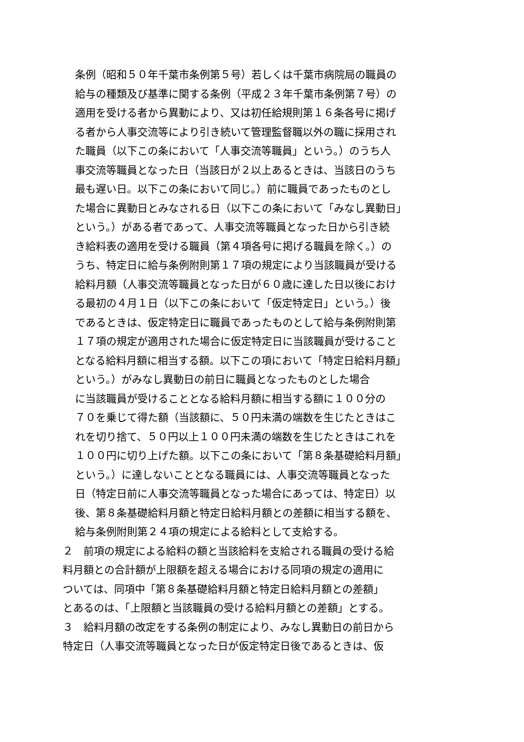条例（昭和５０年千葉市条例第５号）若しくは千葉市病院局の職員の
給与の種類及び基準に関する条例（平成２３年千葉市条例第７号）の
適用を受ける者から異動により、又は初任給規則第１６条各号に掲げ
る者から人事交流等により引き続いて管理監督職以外の職に採用され
た職員（以下この条において「人事交流等職員」という。）のうち人
事交流等職員となった日（当該日が２以上あるときは、当該日のうち
最も遅い日。以下この条において同じ。）前に職員であったものとし
た場合に異動日とみなされる日（以下この条において「みなし異動日」
という。）がある者であって、人事交流等職員となった日から引き続
き給料表の適用を受ける職員（第４項各号に掲げる職員を除く。）の
うち、特定日に給与条例附則第１７項の規定により当該職員が受ける
給料月額（人事交流等職員となった日が６０歳に達した日以後におけ
る最初の４月１日（以下この条において「仮定特定日」という。）後
であるときは、仮定特定日に職員であったものとして給与条例附則第
１７項の規定が適用された場合に仮定特定日に当該職員が受けること
となる給料月額に相当する額。以下この項において「特定日給料月額」
という。）がみなし異動日の前日に職員となったものとした場合
に当該職員が受けることとなる給料月額に相当する額に１００分の
７０を乗じて得た額（当該額に、５０円未満の端数を生じたときはこ
れを切り捨て、５０円以上１００円未満の端数を生じたときはこれを
１００円に切り上げた額。以下この条において「第８条基礎給料月額」
という。）に達しないこととなる職員には、人事交流等職員となった
日（特定日前に人事交流等職員となった場合にあっては、特定日）以
後、第８条基礎給料月額と特定日給料月額との差額に相当する額を、
給与条例附則第２４項の規定による給料として支給する。
２　前項の規定による給料の額と当該給料を支給される職員の受ける給
料月額との合計額が上限額を超える場合における同項の規定の適用に
ついては、同項中「第８条基礎給料月額と特定日給料月額との差額」
とあるのは、「上限額と当該職員の受ける給料月額との差額」とする。
３　給料月額の改定をする条例の制定により、みなし異動日の前日から
特定日（人事交流等職員となった日が仮定特定日後であるときは、仮